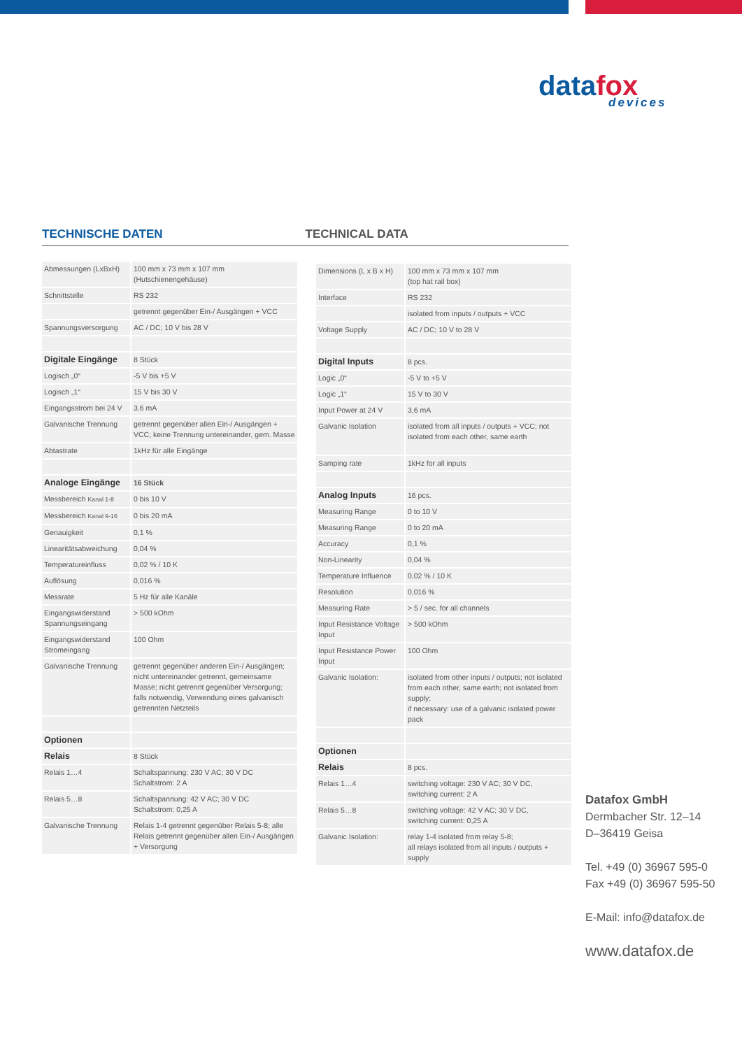datafox
devices
TECHNISCHE DATEN TECHNICAL DATA
| Abmessungen (LxBxH) | 100 mm x 73 mm x 107 mm (Hutschienengehäuse) |
| Schnittstelle | RS 232 |
| | getrennt gegenüber Ein-/ Ausgängen + VCC |
| Spannungsversorgung | AC / DC; 10 V bis 28 V |
| Digitale Eingänge | 8 Stück |
| Logisch „0“ | -5 V bis +5 V |
| Logisch „1“ | 15 V bis 30 V |
| Eingangsstrom bei 24 V | 3,6 mA |
| Galvanische Trennung | getrennt gegenüber allen Ein-/ Ausgängen + VCC; keine Trennung untereinander, gem. Masse |
| Abtastrate | 1kHz für alle Eingänge |
| Analoge Eingänge | 16 Stück |
| Messbereich Kanal 1-8 | 0 bis 10 V |
| Messbereich Kanal 9-16 | 0 bis 20 mA |
| Genauigkeit | 0,1 % |
| Linearitätsabweichung | 0,04 % |
| Temperatureinfluss | 0,02 % / 10 K |
| Auflösung | 0,016 % |
| Messrate | 5 Hz für alle Kanäle |
| Eingangswiderstand Spannungseingang | > 500 kOhm |
| Eingangswiderstand Stromeingang | 100 Ohm |
| Galvanische Trennung | getrennt gegenüber anderen Ein-/ Ausgängen; nicht untereinander getrennt, gemeinsame Masse; nicht getrennt gegenüber Versorgung; falls notwendig, Verwendung eines galvanisch getrennten Netzteils |
| Optionen | |
| Relais | 8 Stück |
| Relais 1…4 | Schaltspannung: 230 V AC; 30 V DC Schaltstrom: 2 A |
| Relais 5…8 | Schaltspannung: 42 V AC; 30 V DC Schaltstrom: 0,25 A |
| Galvanische Trennung | Relais 1-4 getrennt gegenüber Relais 5-8; alle Relais getrennt gegenüber allen Ein-/ Ausgängen + Versorgung |
| Dimensions (L x B x H) | 100 mm x 73 mm x 107 mm (top hat rail box) |
| Interface | RS 232 |
| | isolated from inputs / outputs + VCC |
| Voltage Supply | AC / DC; 10 V to 28 V |
| Digital Inputs | 8 pcs. |
| Logic „0“ | -5 V to +5 V |
| Logic „1“ | 15 V to 30 V |
| Input Power at 24 V | 3,6 mA |
| Galvanic Isolation | isolated from all inputs / outputs + VCC; not isolated from each other, same earth |
| Samping rate | 1kHz for all inputs |
| Analog Inputs | 16 pcs. |
| Measuring Range | 0 to 10 V |
| Measuring Range | 0 to 20 mA |
| Accuracy | 0,1 % |
| Non-Linearity | 0,04 % |
| Temperature Influence | 0,02 % / 10 K |
| Resolution | 0,016 % |
| Measuring Rate | > 5 / sec. for all channels |
| Input Resistance Voltage Input | > 500 kOhm |
| Input Resistance Power Input | 100 Ohm |
| Galvanic Isolation: | isolated from other inputs / outputs; not isolated from each other, same earth; not isolated from supply; if necessary: use of a galvanic isolated power pack |
| Optionen | |
| Relais | 8 pcs. |
| Relais 1…4 | switching voltage: 230 V AC; 30 V DC, switching current: 2 A |
| Relais 5…8 | switching voltage: 42 V AC; 30 V DC, switching current: 0,25 A |
| Galvanic Isolation: | relay 1-4 isolated from relay 5-8; all relays isolated from all inputs / outputs + supply |
Datafox GmbH
Dermbacher Str. 12–14
D–36419 Geisa
Tel. +49 (0) 36967 595-0
Fax +49 (0) 36967 595-50
E-Mail: info@datafox.de
www.datafox.de